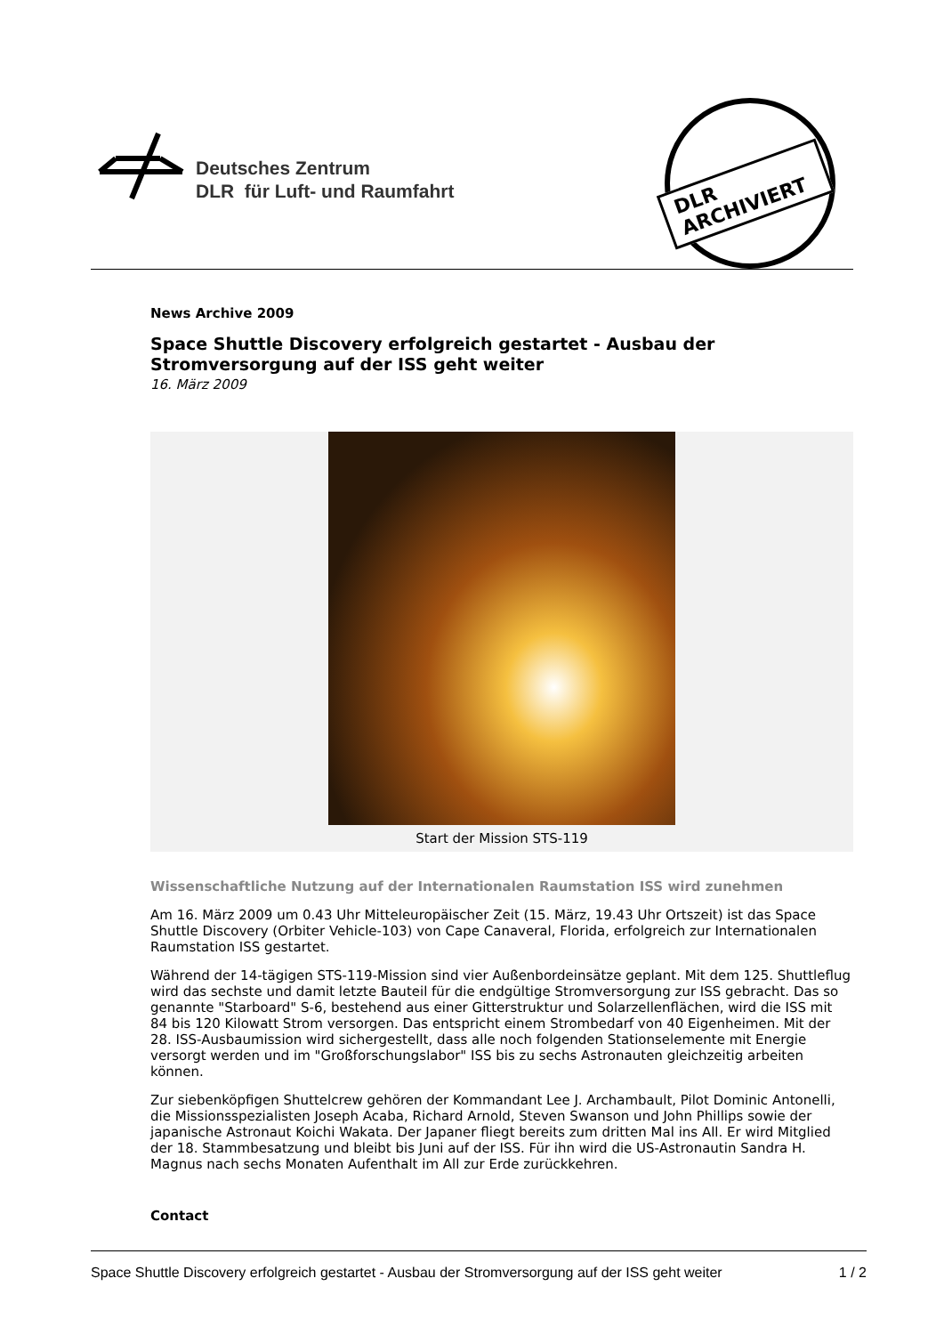Deutsches Zentrum
DLR für Luft- und Raumfahrt
DLR ARCHIVIERT
News Archive 2009
Space Shuttle Discovery erfolgreich gestartet - Ausbau der Stromversorgung auf der ISS geht weiter
16. März 2009
Start der Mission STS-119
Wissenschaftliche Nutzung auf der Internationalen Raumstation ISS wird zunehmen
Am 16. März 2009 um 0.43 Uhr Mitteleuropäischer Zeit (15. März, 19.43 Uhr Ortszeit) ist das Space Shuttle Discovery (Orbiter Vehicle-103) von Cape Canaveral, Florida, erfolgreich zur Internationalen Raumstation ISS gestartet.
Während der 14-tägigen STS-119-Mission sind vier Außenbordeinsätze geplant. Mit dem 125. Shuttleflug wird das sechste und damit letzte Bauteil für die endgültige Stromversorgung zur ISS gebracht. Das so genannte "Starboard" S-6, bestehend aus einer Gitterstruktur und Solarzellenflächen, wird die ISS mit 84 bis 120 Kilowatt Strom versorgen. Das entspricht einem Strombedarf von 40 Eigenheimen. Mit der 28. ISS-Ausbaumission wird sichergestellt, dass alle noch folgenden Stationselemente mit Energie versorgt werden und im "Großforschungslabor" ISS bis zu sechs Astronauten gleichzeitig arbeiten können.
Zur siebenköpfigen Shuttelcrew gehören der Kommandant Lee J. Archambault, Pilot Dominic Antonelli, die Missionsspezialisten Joseph Acaba, Richard Arnold, Steven Swanson und John Phillips sowie der japanische Astronaut Koichi Wakata. Der Japaner fliegt bereits zum dritten Mal ins All. Er wird Mitglied der 18. Stammbesatzung und bleibt bis Juni auf der ISS. Für ihn wird die US-Astronautin Sandra H. Magnus nach sechs Monaten Aufenthalt im All zur Erde zurückkehren.
Contact
Space Shuttle Discovery erfolgreich gestartet - Ausbau der Stromversorgung auf der ISS geht weiter 1 / 2